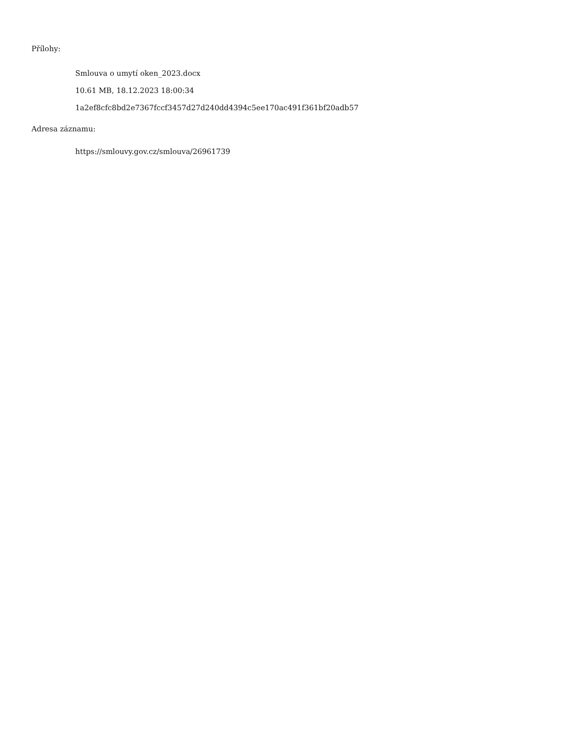Přílohy:
Smlouva o umytí oken_2023.docx
10.61 MB, 18.12.2023 18:00:34
1a2ef8cfc8bd2e7367fccf3457d27d240dd4394c5ee170ac491f361bf20adb57
Adresa záznamu:
https://smlouvy.gov.cz/smlouva/26961739